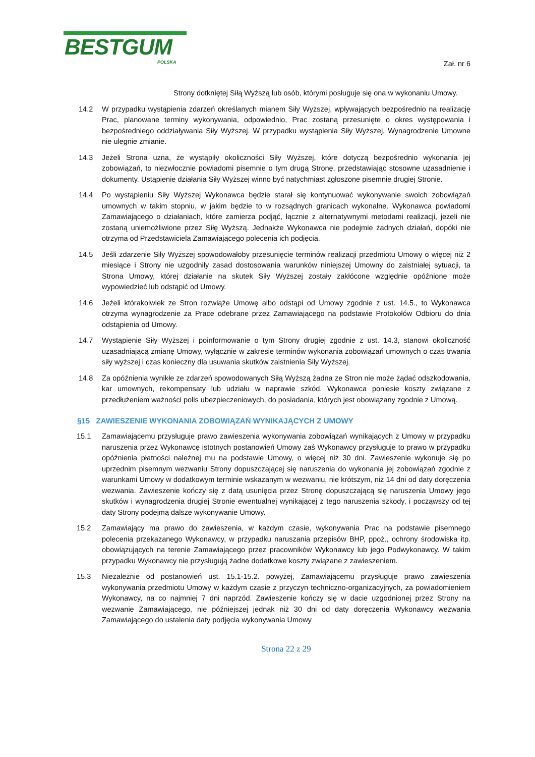BESTGUM
POLSKA
Zał. nr 6
Strony dotkniętej Siłą Wyższą lub osób, którymi posługuje się ona w wykonaniu Umowy.
14.2 W przypadku wystąpienia zdarzeń określanych mianem Siły Wyższej, wpływających bezpośrednio na realizację Prac, planowane terminy wykonywania, odpowiednio, Prac zostaną przesunięte o okres występowania i bezpośredniego oddziaływania Siły Wyższej. W przypadku wystąpienia Siły Wyższej, Wynagrodzenie Umowne nie ulegnie zmianie.
14.3 Jeżeli Strona uzna, że wystąpiły okoliczności Siły Wyższej, które dotyczą bezpośrednio wykonania jej zobowiązań, to niezwłocznie powiadomi pisemnie o tym drugą Stronę, przedstawiając stosowne uzasadnienie i dokumenty. Ustąpienie działania Siły Wyższej winno być natychmiast zgłoszone pisemnie drugiej Stronie.
14.4 Po wystąpieniu Siły Wyższej Wykonawca będzie starał się kontynuować wykonywanie swoich zobowiązań umownych w takim stopniu, w jakim będzie to w rozsądnych granicach wykonalne. Wykonawca powiadomi Zamawiającego o działaniach, które zamierza podjąć, łącznie z alternatywnymi metodami realizacji, jeżeli nie zostaną uniemożliwione przez Siłę Wyższą. Jednakże Wykonawca nie podejmie żadnych działań, dopóki nie otrzyma od Przedstawiciela Zamawiającego polecenia ich podjęcia.
14.5 Jeśli zdarzenie Siły Wyższej spowodowałoby przesunięcie terminów realizacji przedmiotu Umowy o więcej niż 2 miesiące i Strony nie uzgodniły zasad dostosowania warunków niniejszej Umowny do zaistniałej sytuacji, ta Strona Umowy, której działanie na skutek Siły Wyższej zostały zakłócone względnie opóźnione może wypowiedzieć lub odstąpić od Umowy.
14.6 Jeżeli którakolwiek ze Stron rozwiąże Umowę albo odstąpi od Umowy zgodnie z ust. 14.5., to Wykonawca otrzyma wynagrodzenie za Prace odebrane przez Zamawiającego na podstawie Protokołów Odbioru do dnia odstąpienia od Umowy.
14.7 Wystąpienie Siły Wyższej i poinformowanie o tym Strony drugiej zgodnie z ust. 14.3, stanowi okoliczność uzasadniającą zmianę Umowy, wyłącznie w zakresie terminów wykonania zobowiązań umownych o czas trwania siły wyższej i czas konieczny dla usuwania skutków zaistnienia Siły Wyższej.
14.8 Za opóźnienia wynikłe ze zdarzeń spowodowanych Siłą Wyższą żadna ze Stron nie może żądać odszkodowania, kar umownych, rekompensaty lub udziału w naprawie szkód. Wykonawca poniesie koszty związane z przedłużeniem ważności polis ubezpieczeniowych, do posiadania, których jest obowiązany zgodnie z Umową.
§15 ZAWIESZENIE WYKONANIA ZOBOWIĄZAŃ WYNIKAJĄCYCH Z UMOWY
15.1 Zamawiającemu przysługuje prawo zawieszenia wykonywania zobowiązań wynikających z Umowy w przypadku naruszenia przez Wykonawcę istotnych postanowień Umowy zaś Wykonawcy przysługuje to prawo w przypadku opóźnienia płatności należnej mu na podstawie Umowy, o więcej niż 30 dni. Zawieszenie wykonuje się po uprzednim pisemnym wezwaniu Strony dopuszczającej się naruszenia do wykonania jej zobowiązań zgodnie z warunkami Umowy w dodatkowym terminie wskazanym w wezwaniu, nie krótszym, niż 14 dni od daty doręczenia wezwania. Zawieszenie kończy się z datą usunięcia przez Stronę dopuszczającą się naruszenia Umowy jego skutków i wynagrodzenia drugiej Stronie ewentualnej wynikającej z tego naruszenia szkody, i począwszy od tej daty Strony podejmą dalsze wykonywanie Umowy.
15.2 Zamawiający ma prawo do zawieszenia, w każdym czasie, wykonywania Prac na podstawie pisemnego polecenia przekazanego Wykonawcy, w przypadku naruszania przepisów BHP, ppoż., ochrony środowiska itp. obowiązujących na terenie Zamawiającego przez pracowników Wykonawcy lub jego Podwykonawcy. W takim przypadku Wykonawcy nie przysługują żadne dodatkowe koszty związane z zawieszeniem.
15.3 Niezależnie od postanowień ust. 15.1-15.2. powyżej, Zamawiającemu przysługuje prawo zawieszenia wykonywania przedmiotu Umowy w każdym czasie z przyczyn techniczno-organizacyjnych, za powiadomieniem Wykonawcy, na co najmniej 7 dni naprzód. Zawieszenie kończy się w dacie uzgodnionej przez Strony na wezwanie Zamawiającego, nie późniejszej jednak niż 30 dni od daty doręczenia Wykonawcy wezwania Zamawiającego do ustalenia daty podjęcia wykonywania Umowy
Strona 22 z 29